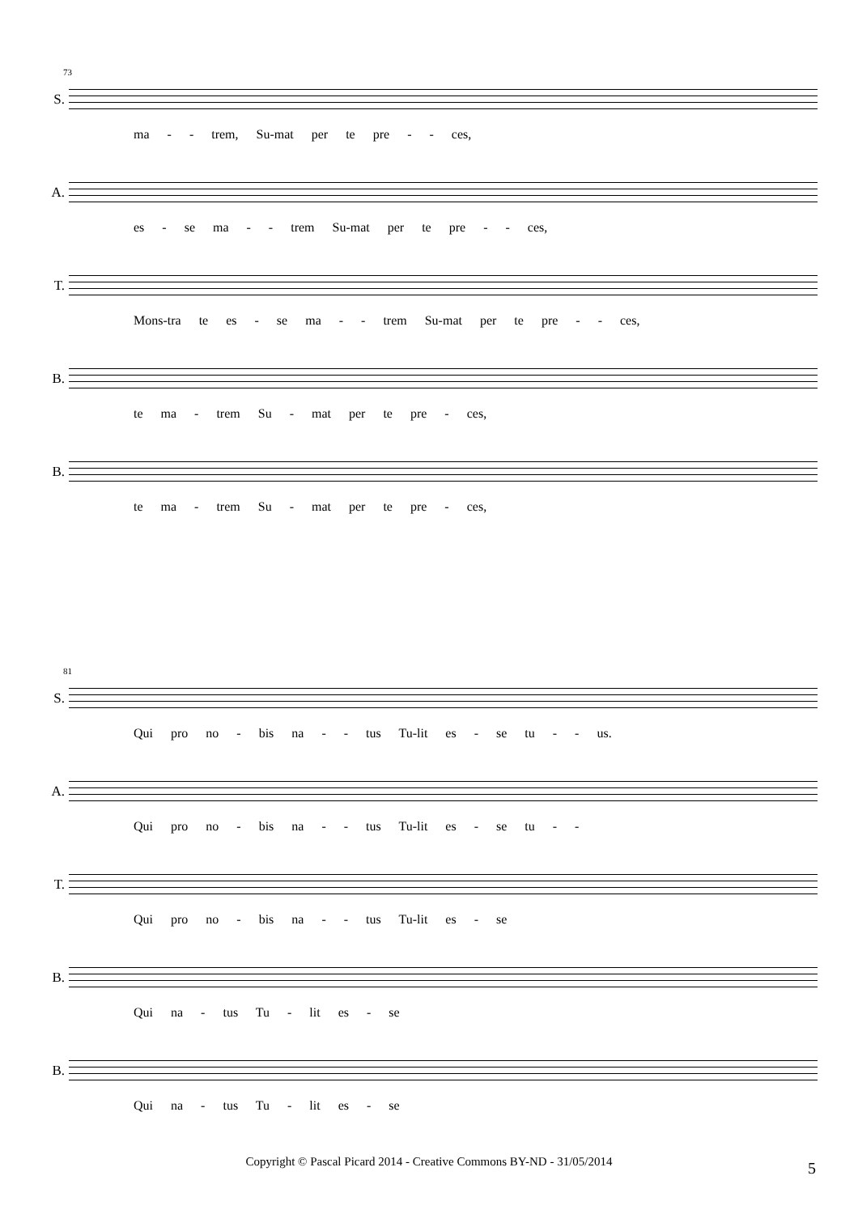73
S.
ma - - trem, Su-mat per te pre - - ces,
A.
es - se ma - - trem Su-mat per te pre - - ces,
T.
Mons-tra te es - se ma - - trem Su-mat per te pre - - ces,
B.
te ma - trem Su - mat per te pre - ces,
B.
te ma - trem Su - mat per te pre - ces,
81
S.
Qui pro no - bis na - - tus Tu-lit es - se tu - - us.
A.
Qui pro no - bis na - - tus Tu-lit es - se tu - -
T.
Qui pro no - bis na - - tus Tu-lit es - se
B.
Qui na - tus Tu - lit es - se
B.
Qui na - tus Tu - lit es - se
Copyright © Pascal Picard 2014 - Creative Commons BY-ND - 31/05/2014 5